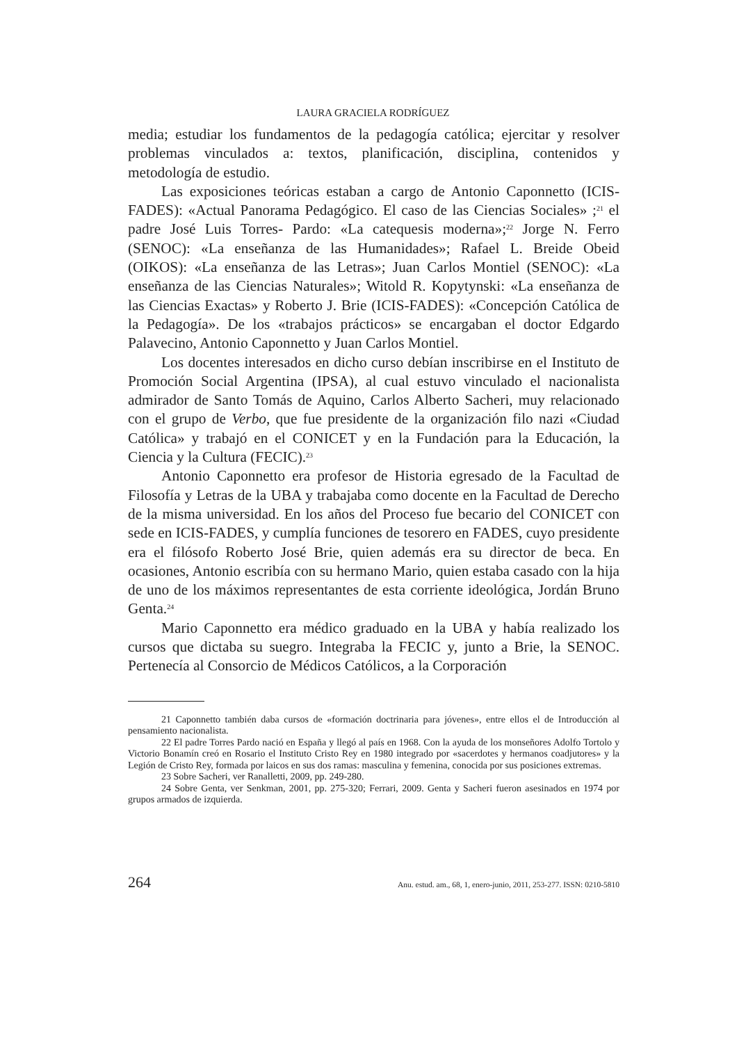LAURA GRACIELA RODRÍGUEZ
media; estudiar los fundamentos de la pedagogía católica; ejercitar y resolver problemas vinculados a: textos, planificación, disciplina, contenidos y metodología de estudio.
Las exposiciones teóricas estaban a cargo de Antonio Caponnetto (ICIS- FADES): «Actual Panorama Pedagógico. El caso de las Ciencias Sociales» ;<sup>21</sup> el padre José Luis Torres- Pardo: «La catequesis moderna»;<sup>22</sup> Jorge N. Ferro (SENOC): «La enseñanza de las Humanidades»; Rafael L. Breide Obeid (OIKOS): «La enseñanza de las Letras»; Juan Carlos Montiel (SENOC): «La enseñanza de las Ciencias Naturales»; Witold R. Kopytynski: «La enseñanza de las Ciencias Exactas» y Roberto J. Brie (ICIS-FADES): «Concepción Católica de la Pedagogía». De los «trabajos prácticos» se encargaban el doctor Edgardo Palavecino, Antonio Caponnetto y Juan Carlos Montiel.
Los docentes interesados en dicho curso debían inscribirse en el Instituto de Promoción Social Argentina (IPSA), al cual estuvo vinculado el nacionalista admirador de Santo Tomás de Aquino, Carlos Alberto Sacheri, muy relacionado con el grupo de Verbo, que fue presidente de la organización filo nazi «Ciudad Católica» y trabajó en el CONICET y en la Fundación para la Educación, la Ciencia y la Cultura (FECIC).<sup>23</sup>
Antonio Caponnetto era profesor de Historia egresado de la Facultad de Filosofía y Letras de la UBA y trabajaba como docente en la Facultad de Derecho de la misma universidad. En los años del Proceso fue becario del CONICET con sede en ICIS-FADES, y cumplía funciones de tesorero en FADES, cuyo presidente era el filósofo Roberto José Brie, quien además era su director de beca. En ocasiones, Antonio escribía con su hermano Mario, quien estaba casado con la hija de uno de los máximos representantes de esta corriente ideológica, Jordán Bruno Genta.<sup>24</sup>
Mario Caponnetto era médico graduado en la UBA y había realizado los cursos que dictaba su suegro. Integraba la FECIC y, junto a Brie, la SENOC. Pertenecía al Consorcio de Médicos Católicos, a la Corporación
21 Caponnetto también daba cursos de «formación doctrinaria para jóvenes», entre ellos el de Introducción al pensamiento nacionalista.
22 El padre Torres Pardo nació en España y llegó al país en 1968. Con la ayuda de los monseñores Adolfo Tortolo y Victorio Bonamín creó en Rosario el Instituto Cristo Rey en 1980 integrado por «sacerdotes y hermanos coadjutores» y la Legión de Cristo Rey, formada por laicos en sus dos ramas: masculina y femenina, conocida por sus posiciones extremas.
23 Sobre Sacheri, ver Ranalletti, 2009, pp. 249-280.
24 Sobre Genta, ver Senkman, 2001, pp. 275-320; Ferrari, 2009. Genta y Sacheri fueron asesinados en 1974 por grupos armados de izquierda.
264 Anu. estud. am., 68, 1, enero-junio, 2011, 253-277. ISSN: 0210-5810